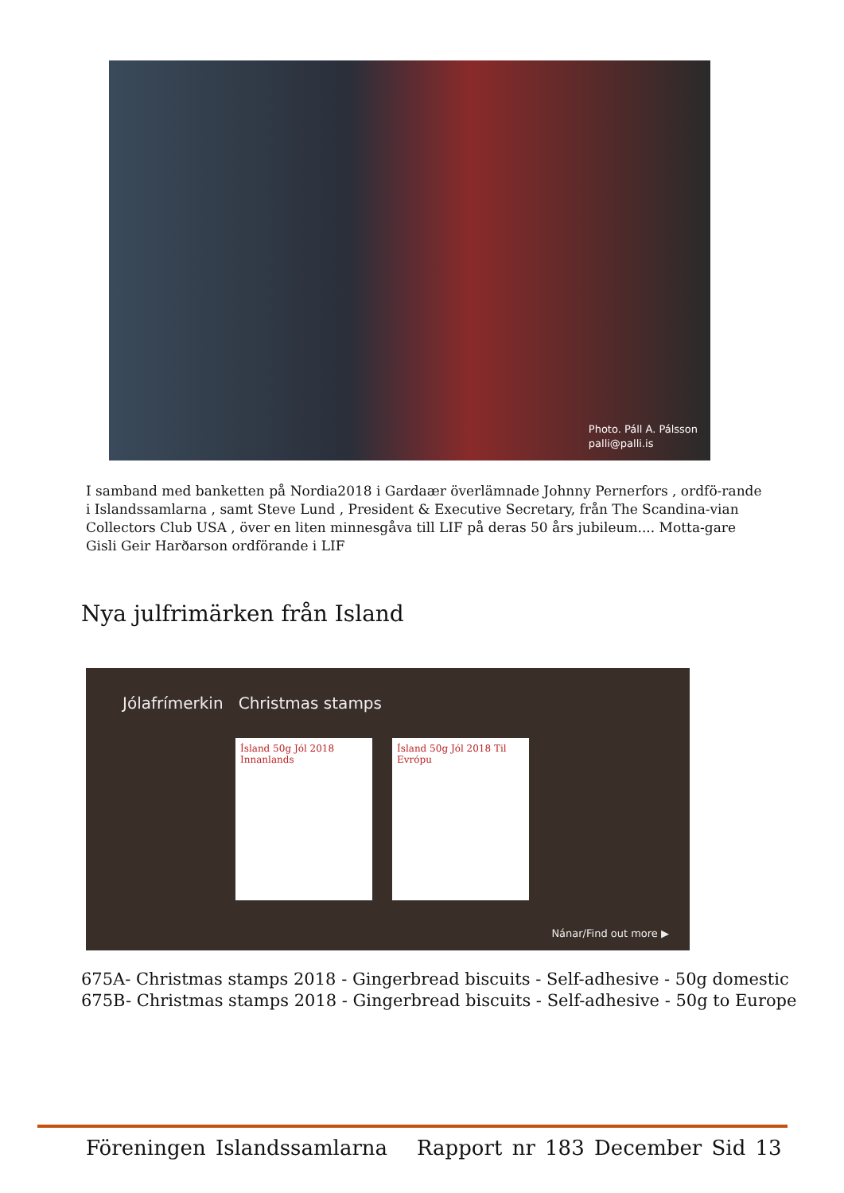Photo. Páll A. Pálsson
palli@palli.is
I samband med banketten på Nordia2018 i Gardaær överlämnade Johnny Pernerfors , ordfö-rande i Islandssamlarna , samt Steve Lund , President & Executive Secretary, från The Scandina-vian Collectors Club USA , över en liten minnesgåva till LIF på deras 50 års jubileum.... Motta-gare Gisli Geir Harðarson ordförande i LIF
Nya julfrimärken från Island
Jólafrímerkin Christmas stamps
Ísland 50g Jól 2018 Innanlands
Ísland 50g Jól 2018 Til Evrópu
Nánar/Find out more ▶
675A- Christmas stamps 2018 - Gingerbread biscuits - Self-adhesive - 50g domestic
675B- Christmas stamps 2018 - Gingerbread biscuits - Self-adhesive - 50g to Europe
Föreningen Islandssamlarna Rapport nr 183 December Sid 13